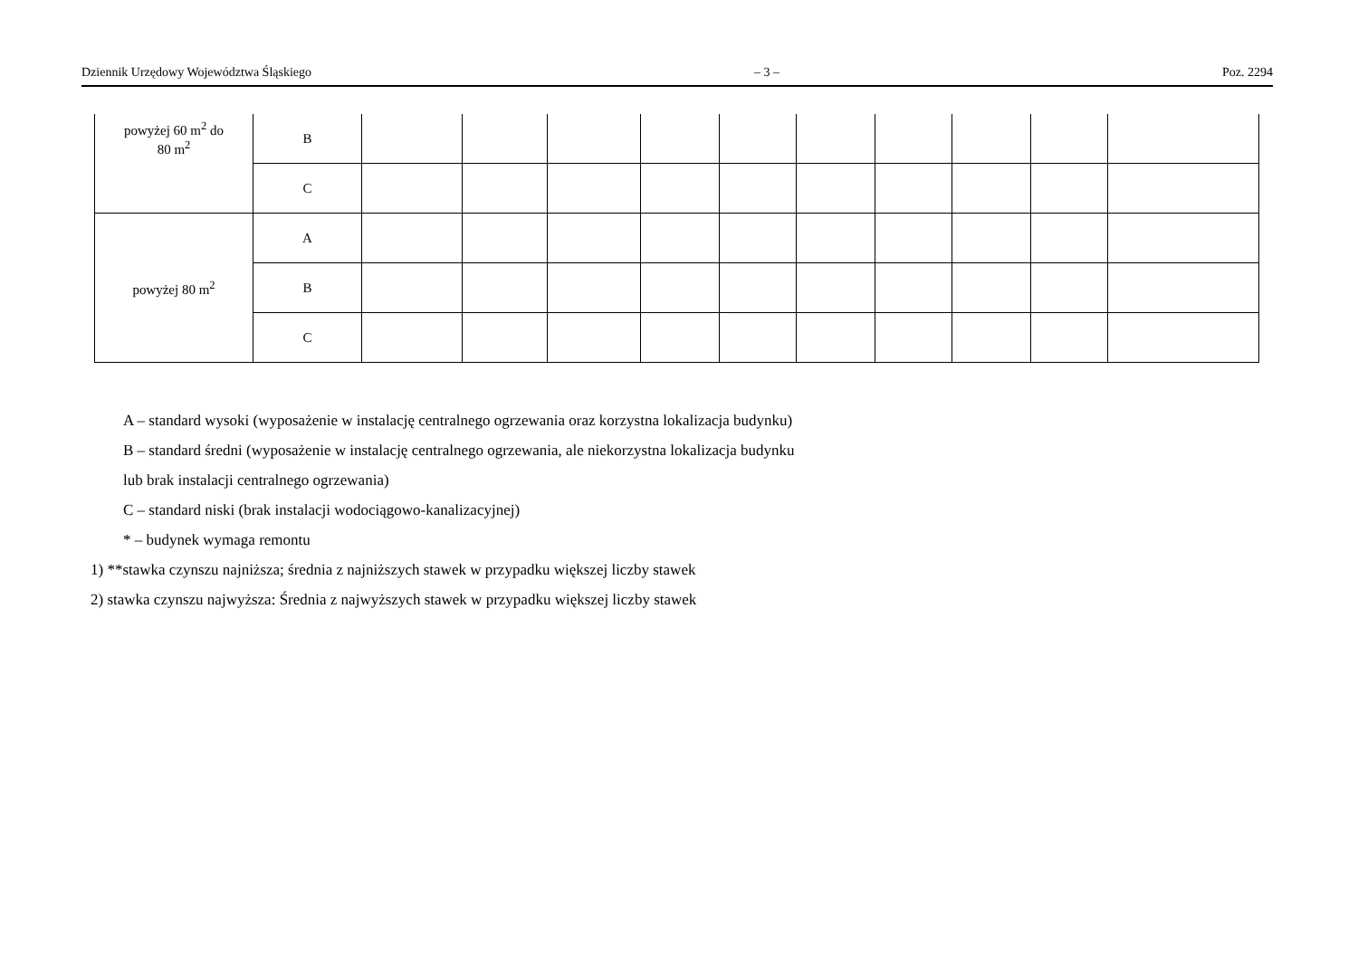Dziennik Urzędowy Województwa Śląskiego – 3 – Poz. 2294
| powyżej 60 m<sup>2</sup> do 80 m<sup>2</sup> | B | | | | | | | | | | |
| | C | | | | | | | | | | |
| powyżej 80 m<sup>2</sup> | A | | | | | | | | | | |
| | B | | | | | | | | | | |
| | C | | | | | | | | | | |
A – standard wysoki (wyposażenie w instalację centralnego ogrzewania oraz korzystna lokalizacja budynku)
B – standard średni (wyposażenie w instalację centralnego ogrzewania, ale niekorzystna lokalizacja budynku
lub brak instalacji centralnego ogrzewania)
C – standard niski (brak instalacji wodociągowo-kanalizacyjnej)
* – budynek wymaga remontu
1) **stawka czynszu najniższa; średnia z najniższych stawek w przypadku większej liczby stawek
2) stawka czynszu najwyższa: Średnia z najwyższych stawek w przypadku większej liczby stawek